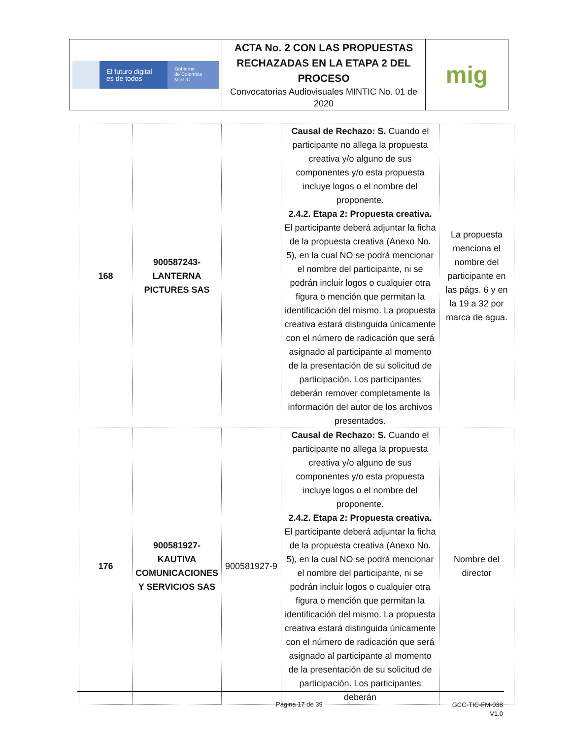| El futuro digital es de todos Gobierno de Colombia MinTIC | ACTA No. 2 CON LAS PROPUESTAS RECHAZADAS EN LA ETAPA 2 DEL PROCESO Convocatorias Audiovisuales MINTIC No. 01 de 2020 | mig |
| 168 | 900587243-LANTERNA PICTURES SAS | | Causal de Rechazo: S. Cuando el participante no allega la propuesta creativa y/o alguno de sus componentes y/o esta propuesta incluye logos o el nombre del proponente. 2.4.2. Etapa 2: Propuesta creativa. El participante deberá adjuntar la ficha de la propuesta creativa (Anexo No. 5), en la cual NO se podrá mencionar el nombre del participante, ni se podrán incluir logos o cualquier otra figura o mención que permitan la identificación del mismo. La propuesta creativa estará distinguida únicamente con el número de radicación que será asignado al participante al momento de la presentación de su solicitud de participación. Los participantes deberán remover completamente la información del autor de los archivos presentados. | La propuesta menciona el nombre del participante en las págs. 6 y en la 19 a 32 por marca de agua. |
| 176 | 900581927-KAUTIVA COMUNICACIONES Y SERVICIOS SAS | 900581927-9 | Causal de Rechazo: S. Cuando el participante no allega la propuesta creativa y/o alguno de sus componentes y/o esta propuesta incluye logos o el nombre del proponente. 2.4.2. Etapa 2: Propuesta creativa. El participante deberá adjuntar la ficha de la propuesta creativa (Anexo No. 5), en la cual NO se podrá mencionar el nombre del participante, ni se podrán incluir logos o cualquier otra figura o mención que permitan la identificación del mismo. La propuesta creativa estará distinguida únicamente con el número de radicación que será asignado al participante al momento de la presentación de su solicitud de participación. Los participantes deberán | Nombre del director |
Página 17 de 39
GCC-TIC-FM-038
V1.0